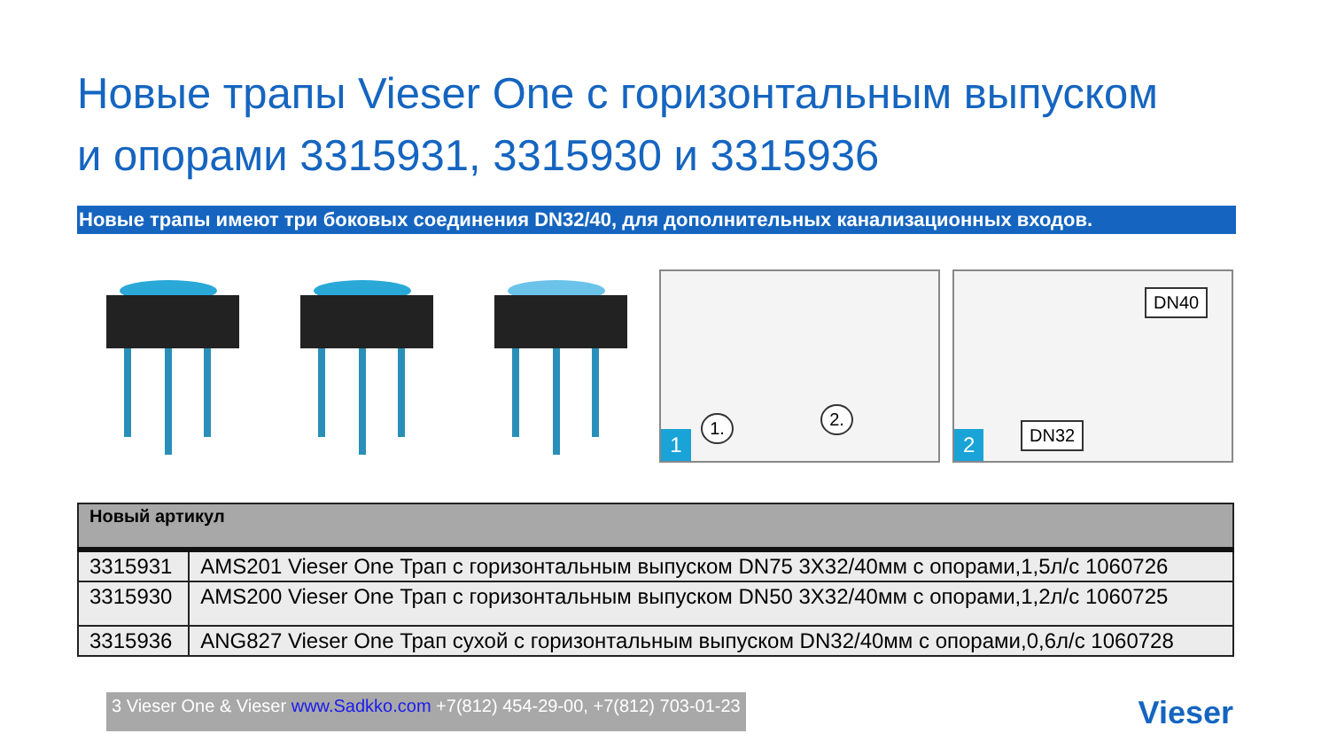Новые трапы Vieser One с горизонтальным выпуском
и опорами 3315931, 3315930 и 3315936
Новые трапы имеют три боковых соединения DN32/40, для дополнительных канализационных входов.
1. 2.
1
DN40
DN32
2
| Новый артикул | |
| --- | --- |
| 3315931 | AMS201 Vieser One Трап с горизонтальным выпуском DN75 3X32/40мм с опорами,1,5л/с 1060726 |
| 3315930 | AMS200 Vieser One Трап с горизонтальным выпуском DN50 3X32/40мм с опорами,1,2л/с 1060725 |
| 3315936 | ANG827 Vieser One Трап сухой с горизонтальным выпуском DN32/40мм с опорами,0,6л/с 1060728 |
3 Vieser One & Vieser www.Sadkko.com +7(812) 454-29-00, +7(812) 703-01-23
Vieser